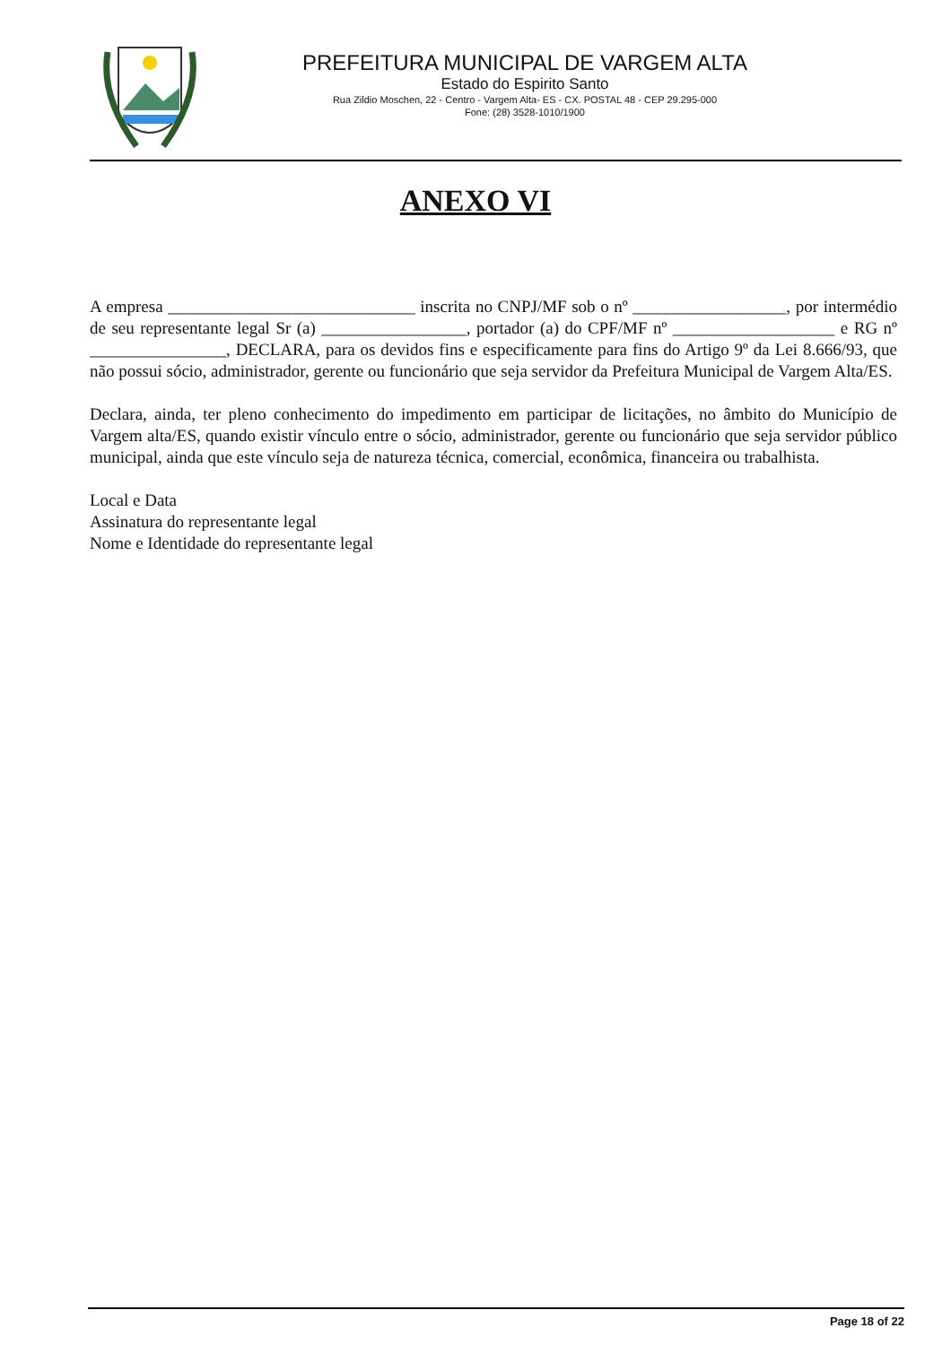PREFEITURA MUNICIPAL DE VARGEM ALTA
Estado do Espirito Santo
Rua Zildio Moschen, 22 - Centro - Vargem Alta- ES - CX. POSTAL 48 - CEP 29.295-000
Fone: (28) 3528-1010/1900
ANEXO VI
A empresa _____________________________ inscrita no CNPJ/MF sob o nº __________________, por intermédio de seu representante legal Sr (a) _________________, portador (a) do CPF/MF nº ___________________ e RG nº ________________, DECLARA, para os devidos fins e especificamente para fins do Artigo 9º da Lei 8.666/93, que não possui sócio, administrador, gerente ou funcionário que seja servidor da Prefeitura Municipal de Vargem Alta/ES.
Declara, ainda, ter pleno conhecimento do impedimento em participar de licitações, no âmbito do Município de Vargem alta/ES, quando existir vínculo entre o sócio, administrador, gerente ou funcionário que seja servidor público municipal, ainda que este vínculo seja de natureza técnica, comercial, econômica, financeira ou trabalhista.
Local e Data
Assinatura do representante legal
Nome e Identidade do representante legal
Page 18 of 22